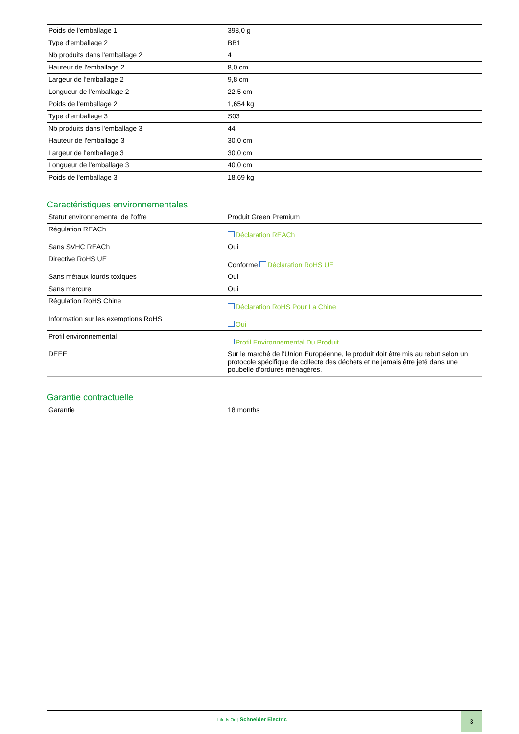| Poids de l'emballage 1 | 398,0 g |
| Type d'emballage 2 | BB1 |
| Nb produits dans l'emballage 2 | 4 |
| Hauteur de l'emballage 2 | 8,0 cm |
| Largeur de l'emballage 2 | 9,8 cm |
| Longueur de l'emballage 2 | 22,5 cm |
| Poids de l'emballage 2 | 1,654 kg |
| Type d'emballage 3 | S03 |
| Nb produits dans l'emballage 3 | 44 |
| Hauteur de l'emballage 3 | 30,0 cm |
| Largeur de l'emballage 3 | 30,0 cm |
| Longueur de l'emballage 3 | 40,0 cm |
| Poids de l'emballage 3 | 18,69 kg |
Caractéristiques environnementales
| Statut environnemental de l'offre | Produit Green Premium |
| Régulation REACh | Déclaration REACh |
| Sans SVHC REACh | Oui |
| Directive RoHS UE | Conforme Déclaration RoHS UE |
| Sans métaux lourds toxiques | Oui |
| Sans mercure | Oui |
| Régulation RoHS Chine | Déclaration RoHS Pour La Chine |
| Information sur les exemptions RoHS | Oui |
| Profil environnemental | Profil Environnemental Du Produit |
| DEEE | Sur le marché de l'Union Européenne, le produit doit être mis au rebut selon un protocole spécifique de collecte des déchets et ne jamais être jeté dans une poubelle d'ordures ménagères. |
Garantie contractuelle
| Garantie | 18 months |
Life Is On | Schneider Electric
3